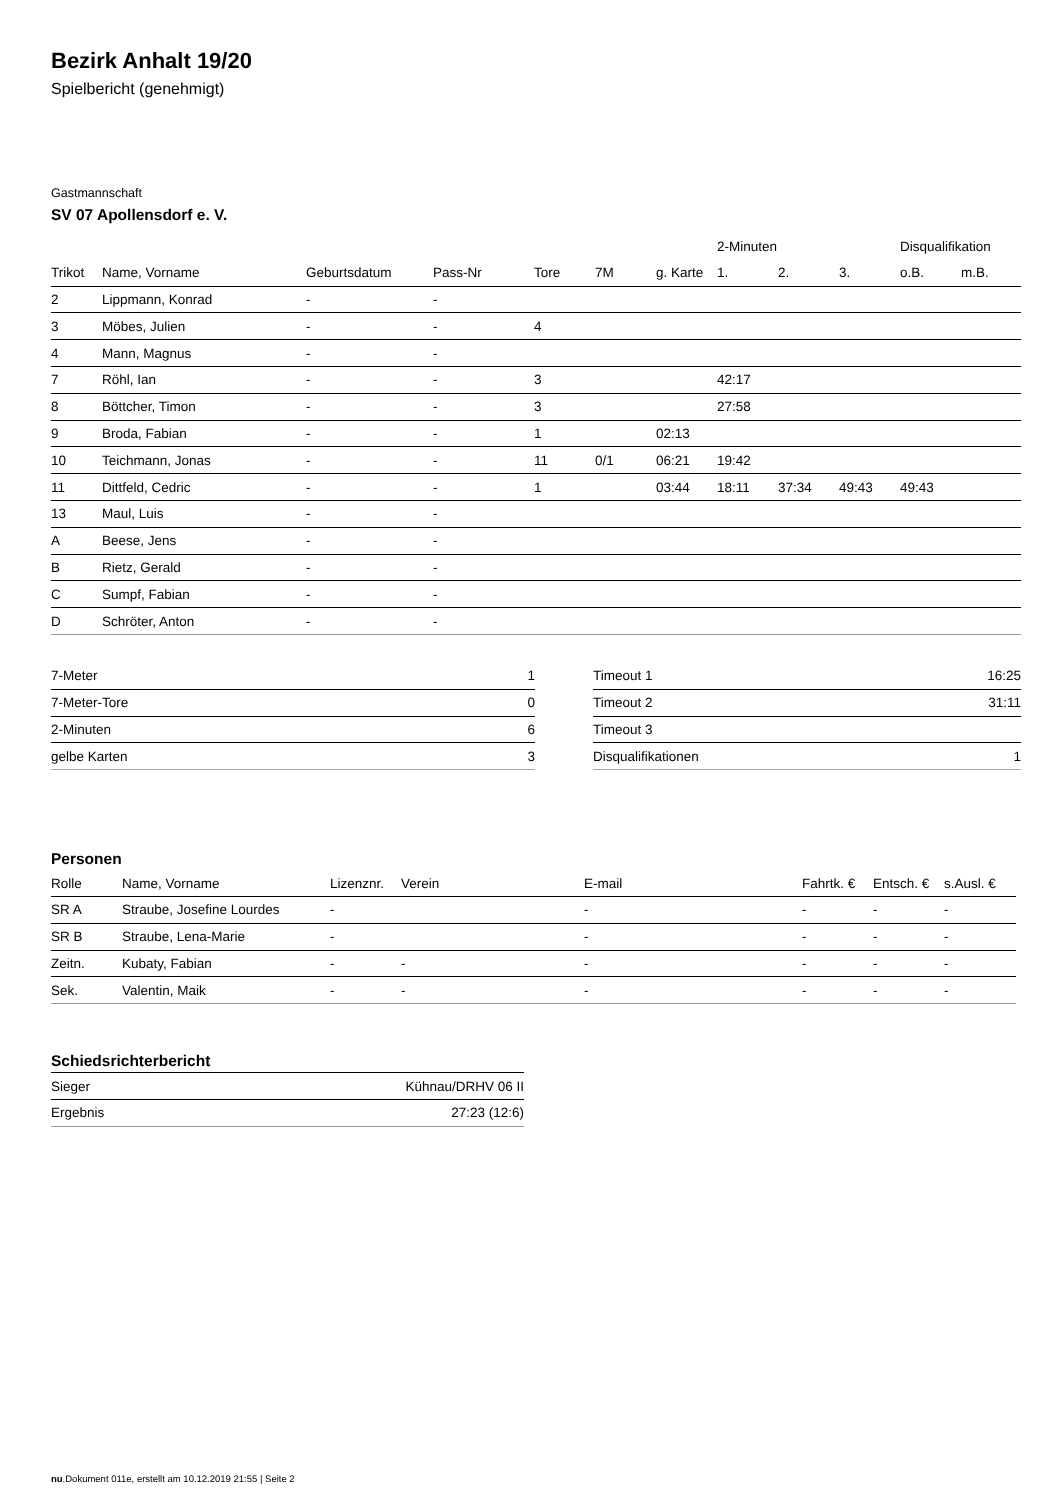Bezirk Anhalt 19/20
Spielbericht (genehmigt)
Gastmannschaft
SV 07 Apollensdorf e. V.
| | | | | | | | 2-Minuten | | | Disqualifikation | |
| --- | --- | --- | --- | --- | --- | --- | --- | --- | --- | --- | --- |
| Trikot | Name, Vorname | Geburtsdatum | Pass-Nr | Tore | 7M | g. Karte | 1. | 2. | 3. | o.B. | m.B. |
| 2 | Lippmann, Konrad | - | - | | | | | | | | |
| 3 | Möbes, Julien | - | - | 4 | | | | | | | |
| 4 | Mann, Magnus | - | - | | | | | | | | |
| 7 | Röhl, Ian | - | - | 3 | | | 42:17 | | | | |
| 8 | Böttcher, Timon | - | - | 3 | | | 27:58 | | | | |
| 9 | Broda, Fabian | - | - | 1 | | 02:13 | | | | | |
| 10 | Teichmann, Jonas | - | - | 11 | 0/1 | 06:21 | 19:42 | | | | |
| 11 | Dittfeld, Cedric | - | - | 1 | | 03:44 | 18:11 | 37:34 | 49:43 | 49:43 | |
| 13 | Maul, Luis | - | - | | | | | | | | |
| A | Beese, Jens | - | - | | | | | | | | |
| B | Rietz, Gerald | - | - | | | | | | | | |
| C | Sumpf, Fabian | - | - | | | | | | | | |
| D | Schröter, Anton | - | - | | | | | | | | |
| 7-Meter | 1 |
| 7-Meter-Tore | 0 |
| 2-Minuten | 6 |
| gelbe Karten | 3 |
| Timeout 1 | 16:25 |
| Timeout 2 | 31:11 |
| Timeout 3 | |
| Disqualifikationen | 1 |
Personen
| Rolle | Name, Vorname | Lizenznr. | Verein | E-mail | Fahrtk. € | Entsch. € | s.Ausl. € |
| --- | --- | --- | --- | --- | --- | --- | --- |
| SR A | Straube, Josefine Lourdes | - | | - | - | - | - |
| SR B | Straube, Lena-Marie | - | | - | - | - | - |
| Zeitn. | Kubaty, Fabian | - | - | - | - | - | - |
| Sek. | Valentin, Maik | - | - | - | - | - | - |
Schiedsrichterbericht
| Sieger | Kühnau/DRHV 06 II |
| Ergebnis | 27:23 (12:6) |
nu.Dokument 011e, erstellt am 10.12.2019 21:55 | Seite 2